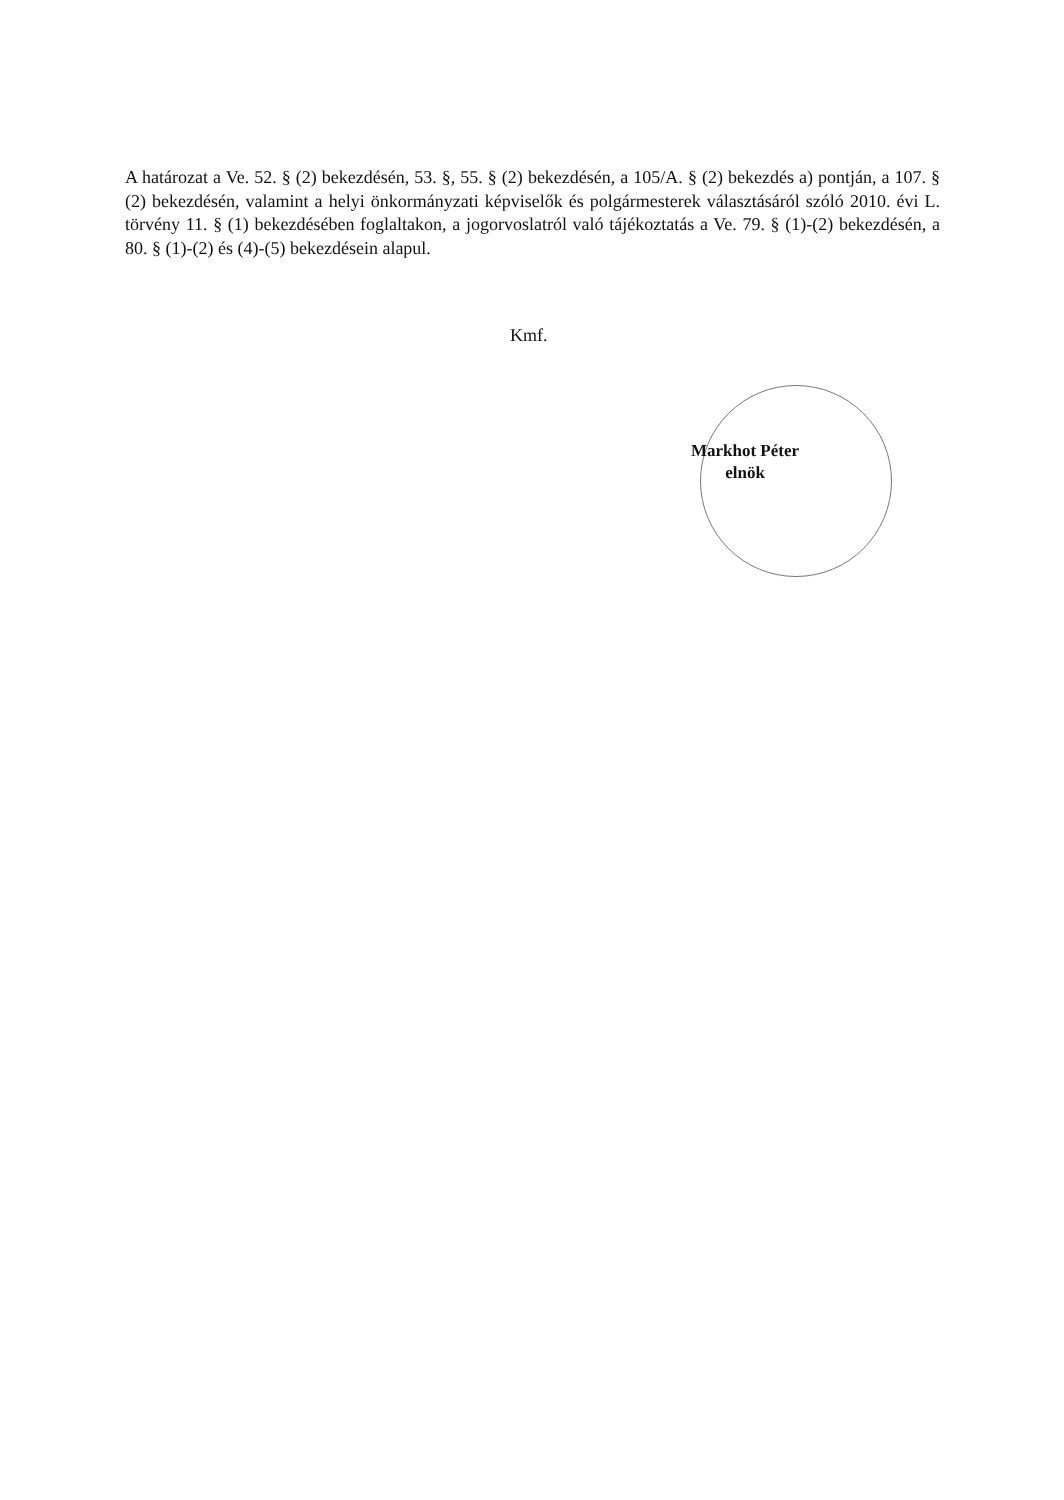A határozat a Ve. 52. § (2) bekezdésén, 53. §, 55. § (2) bekezdésén, a 105/A. § (2) bekezdés a) pontján, a 107. § (2) bekezdésén, valamint a helyi önkormányzati képviselők és polgármesterek választásáról szóló 2010. évi L. törvény 11. § (1) bekezdésében foglaltakon, a jogorvoslatról való tájékoztatás a Ve. 79. § (1)-(2) bekezdésén, a 80. § (1)-(2) és (4)-(5) bekezdésein alapul.
Kmf.
Markhot Péter
elnök